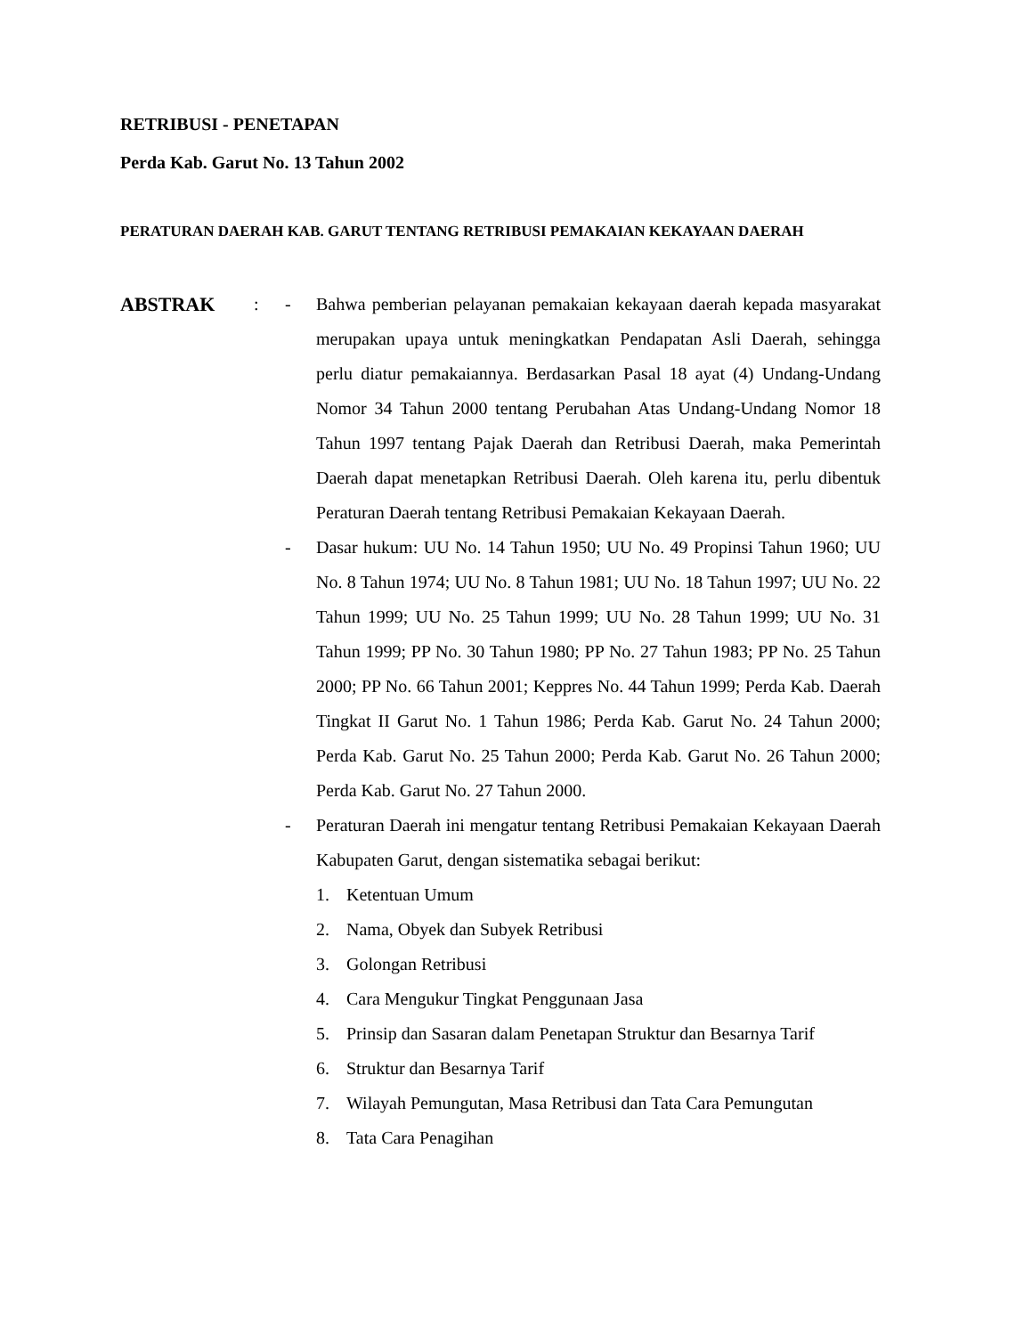RETRIBUSI - PENETAPAN
Perda Kab. Garut No. 13 Tahun 2002
PERATURAN DAERAH KAB. GARUT TENTANG RETRIBUSI PEMAKAIAN KEKAYAAN DAERAH
ABSTRAK : - Bahwa pemberian pelayanan pemakaian kekayaan daerah kepada masyarakat merupakan upaya untuk meningkatkan Pendapatan Asli Daerah, sehingga perlu diatur pemakaiannya. Berdasarkan Pasal 18 ayat (4) Undang-Undang Nomor 34 Tahun 2000 tentang Perubahan Atas Undang-Undang Nomor 18 Tahun 1997 tentang Pajak Daerah dan Retribusi Daerah, maka Pemerintah Daerah dapat menetapkan Retribusi Daerah. Oleh karena itu, perlu dibentuk Peraturan Daerah tentang Retribusi Pemakaian Kekayaan Daerah.
- Dasar hukum: UU No. 14 Tahun 1950; UU No. 49 Propinsi Tahun 1960; UU No. 8 Tahun 1974; UU No. 8 Tahun 1981; UU No. 18 Tahun 1997; UU No. 22 Tahun 1999; UU No. 25 Tahun 1999; UU No. 28 Tahun 1999; UU No. 31 Tahun 1999; PP No. 30 Tahun 1980; PP No. 27 Tahun 1983; PP No. 25 Tahun 2000; PP No. 66 Tahun 2001; Keppres No. 44 Tahun 1999; Perda Kab. Daerah Tingkat II Garut No. 1 Tahun 1986; Perda Kab. Garut No. 24 Tahun 2000; Perda Kab. Garut No. 25 Tahun 2000; Perda Kab. Garut No. 26 Tahun 2000; Perda Kab. Garut No. 27 Tahun 2000.
- Peraturan Daerah ini mengatur tentang Retribusi Pemakaian Kekayaan Daerah Kabupaten Garut, dengan sistematika sebagai berikut:
1. Ketentuan Umum
2. Nama, Obyek dan Subyek Retribusi
3. Golongan Retribusi
4. Cara Mengukur Tingkat Penggunaan Jasa
5. Prinsip dan Sasaran dalam Penetapan Struktur dan Besarnya Tarif
6. Struktur dan Besarnya Tarif
7. Wilayah Pemungutan, Masa Retribusi dan Tata Cara Pemungutan
8. Tata Cara Penagihan